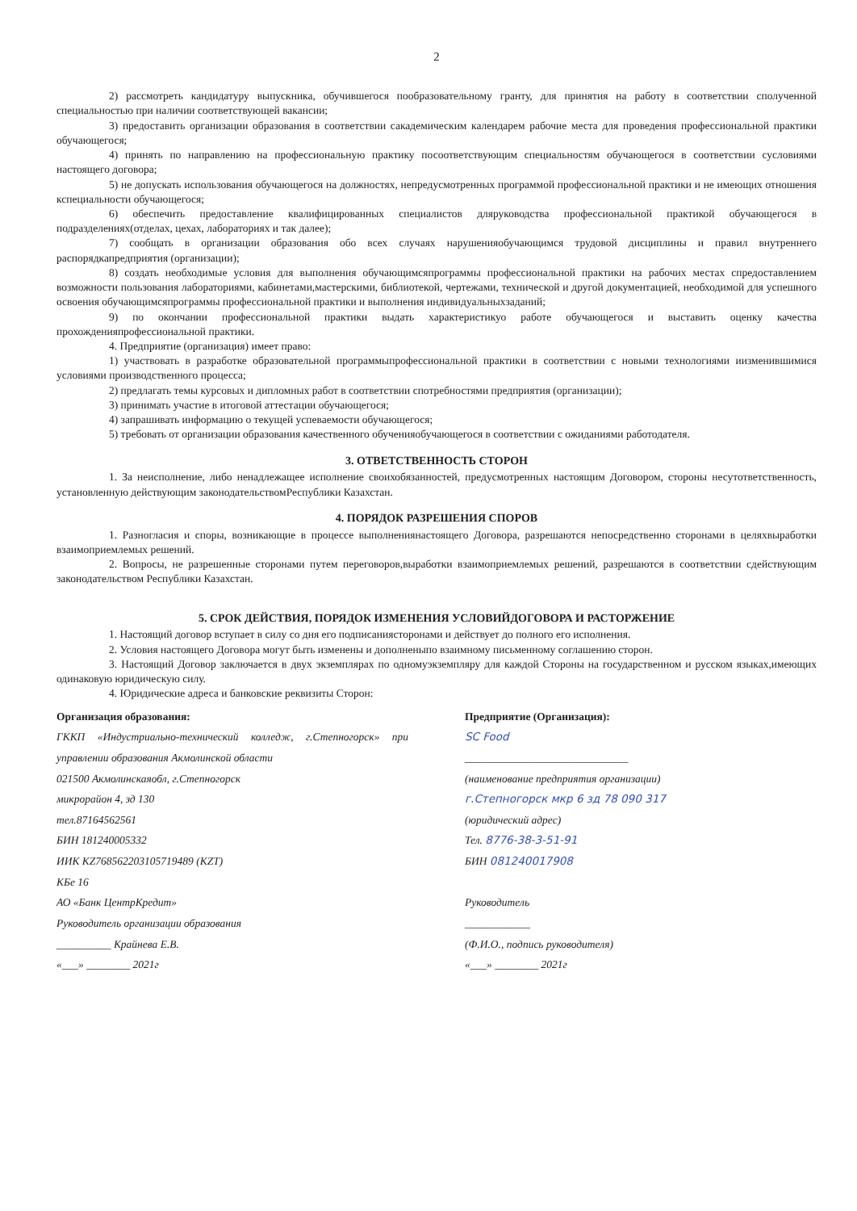2
2) рассмотреть кандидатуру выпускника, обучившегося пообразовательному гранту, для принятия на работу в соответствии сполученной специальностью при наличии соответствующей вакансии;
3) предоставить организации образования в соответствии сакадемическим календарем рабочие места для проведения профессиональной практики обучающегося;
4) принять по направлению на профессиональную практику посоответствующим специальностям обучающегося в соответствии сусловиями настоящего договора;
5) не допускать использования обучающегося на должностях, непредусмотренных программой профессиональной практики и не имеющих отношения кспециальности обучающегося;
6) обеспечить предоставление квалифицированных специалистов дляруководства профессиональной практикой обучающегося в подразделениях(отделах, цехах, лабораториях и так далее);
7) сообщать в организации образования обо всех случаях нарушенияобучающимся трудовой дисциплины и правил внутреннего распорядкапредприятия (организации);
8) создать необходимые условия для выполнения обучающимсяпрограммы профессиональной практики на рабочих местах спредоставлением возможности пользования лабораториями, кабинетами,мастерскими, библиотекой, чертежами, технической и другой документацией, необходимой для успешного освоения обучающимсяпрограммы профессиональной практики и выполнения индивидуальныхзаданий;
9) по окончании профессиональной практики выдать характеристикуо работе обучающегося и выставить оценку качества прохожденияпрофессиональной практики.
4. Предприятие (организация) имеет право:
1) участвовать в разработке образовательной программыпрофессиональной практики в соответствии с новыми технологиями иизменившимися условиями производственного процесса;
2) предлагать темы курсовых и дипломных работ в соответствии спотребностями предприятия (организации);
3) принимать участие в итоговой аттестации обучающегося;
4) запрашивать информацию о текущей успеваемости обучающегося;
5) требовать от организации образования качественного обученияобучающегося в соответствии с ожиданиями работодателя.
3. ОТВЕТСТВЕННОСТЬ СТОРОН
1. За неисполнение, либо ненадлежащее исполнение своихобязанностей, предусмотренных настоящим Договором, стороны несутответственность, установленную действующим законодательствомРеспублики Казахстан.
4. ПОРЯДОК РАЗРЕШЕНИЯ СПОРОВ
1. Разногласия и споры, возникающие в процессе выполнениянастоящего Договора, разрешаются непосредственно сторонами в целяхвыработки взаимоприемлемых решений.
2. Вопросы, не разрешенные сторонами путем переговоров,выработки взаимоприемлемых решений, разрешаются в соответствии сдействующим законодательством Республики Казахстан.
5. СРОК ДЕЙСТВИЯ, ПОРЯДОК ИЗМЕНЕНИЯ УСЛОВИЙДОГОВОРА И РАСТОРЖЕНИЕ
1. Настоящий договор вступает в силу со дня его подписаниясторонами и действует до полного его исполнения.
2. Условия настоящего Договора могут быть изменены и дополненыпо взаимному письменному соглашению сторон.
3. Настоящий Договор заключается в двух экземплярах по одномуэкземпляру для каждой Стороны на государственном и русском языках,имеющих одинаковую юридическую силу.
4. Юридические адреса и банковские реквизиты Сторон:
Организация образования:
ГККП «Индустриально-технический колледж, г.Степногорск» при управлении образования Акмолинской области
021500 Акмолинскаяобл, г.Степногорск
микрорайон 4, зд 130
тел.87164562561
БИН 181240005332
ИИК KZ7685622031​05719489 (KZT)
КБе 16
АО «Банк ЦентрКредит»
Руководитель организации образования
__________ Крайнева Е.В.
«___» ________ 2021г
Предприятие (Организация):
SC Food
______________________________
(наименование предприятия организации)
г.Степногорск мкр 6 зд 78 090 317
(юридический адрес)
Тел. 8776-38-3-51-91
БИН 081240017908
Руководитель
____________
(Ф.И.О., подпись руководителя)
«___» ________ 2021г